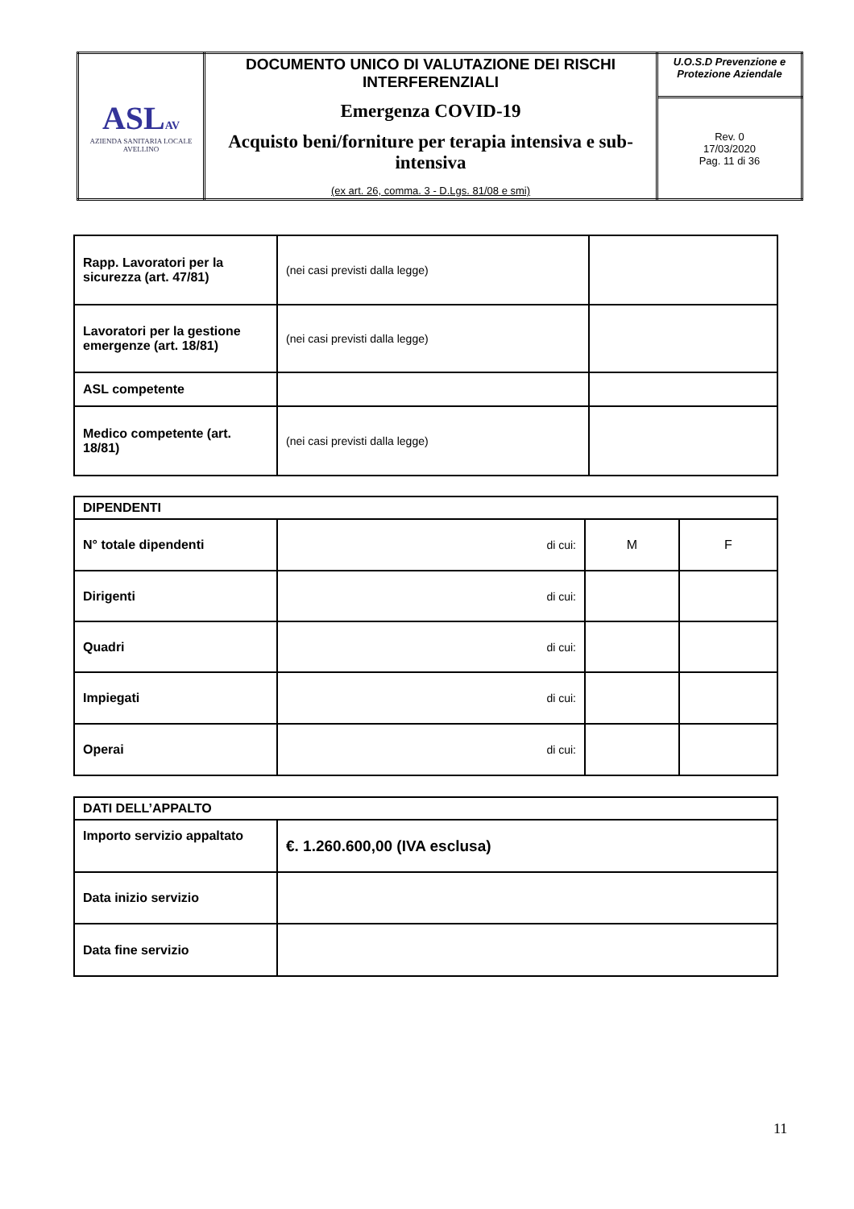| ASL AV AZIENDA SANITARIA LOCALE AVELLINO | DOCUMENTO UNICO DI VALUTAZIONE DEI RISCHI INTERFERENZIALI Emergenza COVID-19 Acquisto beni/forniture per terapia intensiva e sub-intensiva (ex art. 26, comma. 3 - D.Lgs. 81/08 e smi) | U.O.S.D Prevenzione e Protezione Aziendale |
| | | Rev. 0 17/03/2020 Pag. 11 di 36 |
| Rapp. Lavoratori per la sicurezza (art. 47/81) | (nei casi previsti dalla legge) | |
| Lavoratori per la gestione emergenze (art. 18/81) | (nei casi previsti dalla legge) | |
| ASL competente | | |
| Medico competente (art. 18/81) | (nei casi previsti dalla legge) | |
| DIPENDENTI | | | |
| N° totale dipendenti | di cui: | M | F |
| Dirigenti | di cui: | | |
| Quadri | di cui: | | |
| Impiegati | di cui: | | |
| Operai | di cui: | | |
| DATI DELL’APPALTO | |
| Importo servizio appaltato | €. 1.260.600,00 (IVA esclusa) |
| Data inizio servizio | |
| Data fine servizio | |
11